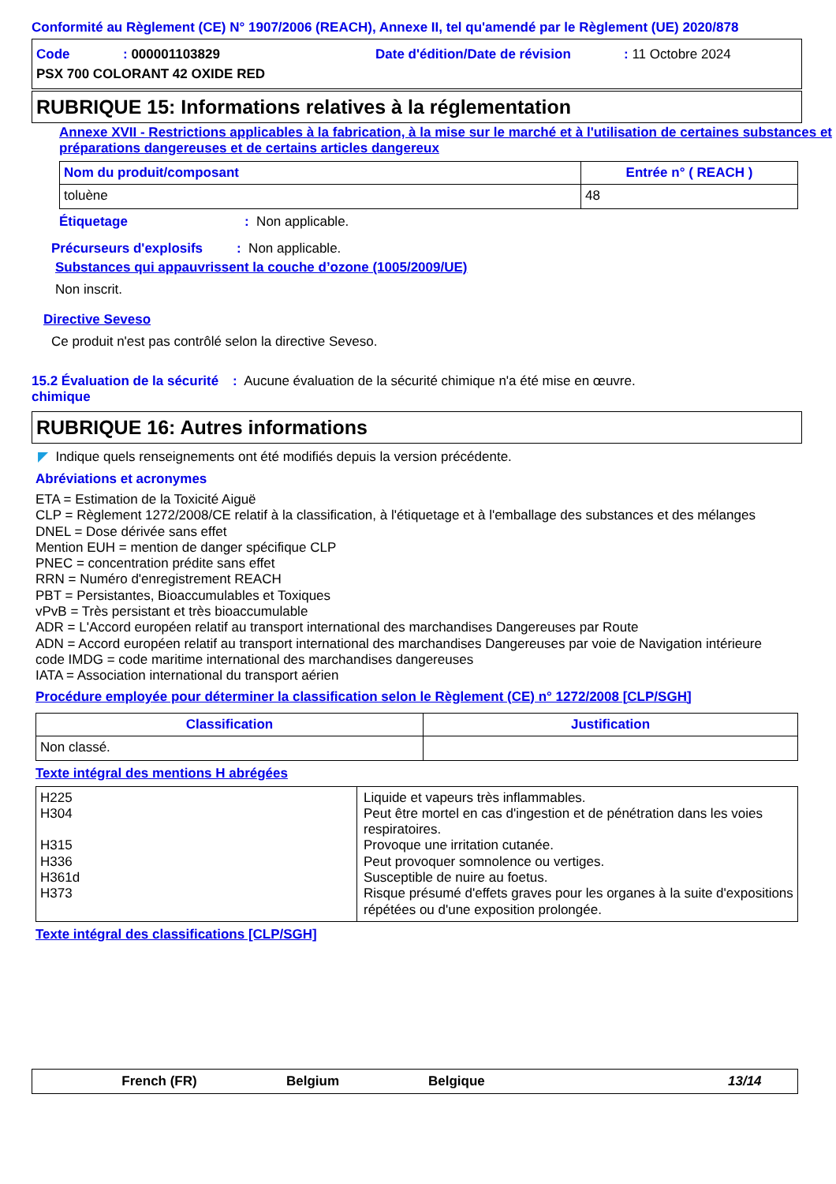Conformité au Règlement (CE) N° 1907/2006 (REACH), Annexe II, tel qu'amendé par le Règlement (UE) 2020/878
Code: 000001103829 Date d'édition/Date de révision: 11 Octobre 2024
PSX 700 COLORANT 42 OXIDE RED
RUBRIQUE 15: Informations relatives à la réglementation
Annexe XVII - Restrictions applicables à la fabrication, à la mise sur le marché et à l'utilisation de certaines substances et préparations dangereuses et de certains articles dangereux
| Nom du produit/composant | Entrée n° ( REACH ) |
| --- | --- |
| toluène | 48 |
Étiquetage: Non applicable.
Précurseurs d'explosifs: Non applicable.
Substances qui appauvrissent la couche d’ozone (1005/2009/UE)
Non inscrit.
Directive Seveso
Ce produit n'est pas contrôlé selon la directive Seveso.
15.2 Évaluation de la sécurité chimique: Aucune évaluation de la sécurité chimique n'a été mise en œuvre.
RUBRIQUE 16: Autres informations
◤ Indique quels renseignements ont été modifiés depuis la version précédente.
Abréviations et acronymes
ETA = Estimation de la Toxicité Aiguë
CLP = Règlement 1272/2008/CE relatif à la classification, à l'étiquetage et à l'emballage des substances et des mélanges
DNEL = Dose dérivée sans effet
Mention EUH = mention de danger spécifique CLP
PNEC = concentration prédite sans effet
RRN = Numéro d'enregistrement REACH
PBT = Persistantes, Bioaccumulables et Toxiques
vPvB = Très persistant et très bioaccumulable
ADR = L'Accord européen relatif au transport international des marchandises Dangereuses par Route
ADN = Accord européen relatif au transport international des marchandises Dangereuses par voie de Navigation intérieure
code IMDG = code maritime international des marchandises dangereuses
IATA = Association international du transport aérien
Procédure employée pour déterminer la classification selon le Règlement (CE) n° 1272/2008 [CLP/SGH]
| Classification | Justification |
| --- | --- |
| Non classé. | |
Texte intégral des mentions H abrégées
| H225 H304 H315 H336 H361d H373 | Liquide et vapeurs très inflammables. Peut être mortel en cas d'ingestion et de pénétration dans les voies respiratoires. Provoque une irritation cutanée. Peut provoquer somnolence ou vertiges. Susceptible de nuire au foetus. Risque présumé d'effets graves pour les organes à la suite d'expositions répétées ou d'une exposition prolongée. |
Texte intégral des classifications [CLP/SGH]
French (FR) Belgium Belgique 13/14